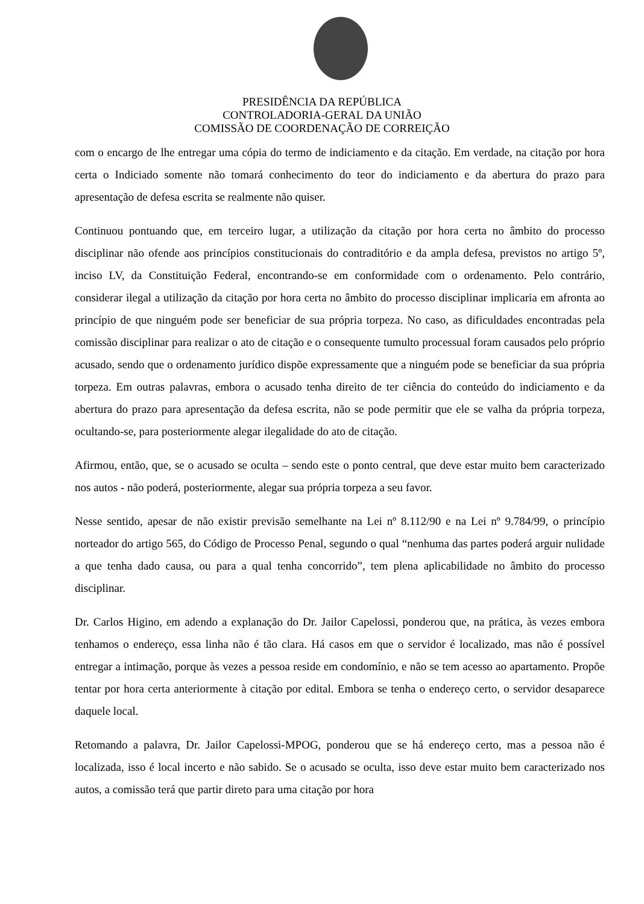PRESIDÊNCIA DA REPÚBLICA
CONTROLADORIA-GERAL DA UNIÃO
COMISSÃO DE COORDENAÇÃO DE CORREIÇÃO
com o encargo de lhe entregar uma cópia do termo de indiciamento e da citação. Em verdade, na citação por hora certa o Indiciado somente não tomará conhecimento do teor do indiciamento e da abertura do prazo para apresentação de defesa escrita se realmente não quiser.
Continuou pontuando que, em terceiro lugar, a utilização da citação por hora certa no âmbito do processo disciplinar não ofende aos princípios constitucionais do contraditório e da ampla defesa, previstos no artigo 5º, inciso LV, da Constituição Federal, encontrando-se em conformidade com o ordenamento. Pelo contrário, considerar ilegal a utilização da citação por hora certa no âmbito do processo disciplinar implicaria em afronta ao princípio de que ninguém pode ser beneficiar de sua própria torpeza. No caso, as dificuldades encontradas pela comissão disciplinar para realizar o ato de citação e o consequente tumulto processual foram causados pelo próprio acusado, sendo que o ordenamento jurídico dispõe expressamente que a ninguém pode se beneficiar da sua própria torpeza. Em outras palavras, embora o acusado tenha direito de ter ciência do conteúdo do indiciamento e da abertura do prazo para apresentação da defesa escrita, não se pode permitir que ele se valha da própria torpeza, ocultando-se, para posteriormente alegar ilegalidade do ato de citação.
Afirmou, então, que, se o acusado se oculta – sendo este o ponto central, que deve estar muito bem caracterizado nos autos - não poderá, posteriormente, alegar sua própria torpeza a seu favor.
Nesse sentido, apesar de não existir previsão semelhante na Lei nº 8.112/90 e na Lei nº 9.784/99, o princípio norteador do artigo 565, do Código de Processo Penal, segundo o qual “nenhuma das partes poderá arguir nulidade a que tenha dado causa, ou para a qual tenha concorrido”, tem plena aplicabilidade no âmbito do processo disciplinar.
Dr. Carlos Higino, em adendo a explanação do Dr. Jailor Capelossi, ponderou que, na prática, às vezes embora tenhamos o endereço, essa linha não é tão clara. Há casos em que o servidor é localizado, mas não é possível entregar a intimação, porque às vezes a pessoa reside em condomínio, e não se tem acesso ao apartamento. Propõe tentar por hora certa anteriormente à citação por edital. Embora se tenha o endereço certo, o servidor desaparece daquele local.
Retomando a palavra, Dr. Jailor Capelossi-MPOG, ponderou que se há endereço certo, mas a pessoa não é localizada, isso é local incerto e não sabido. Se o acusado se oculta, isso deve estar muito bem caracterizado nos autos, a comissão terá que partir direto para uma citação por hora